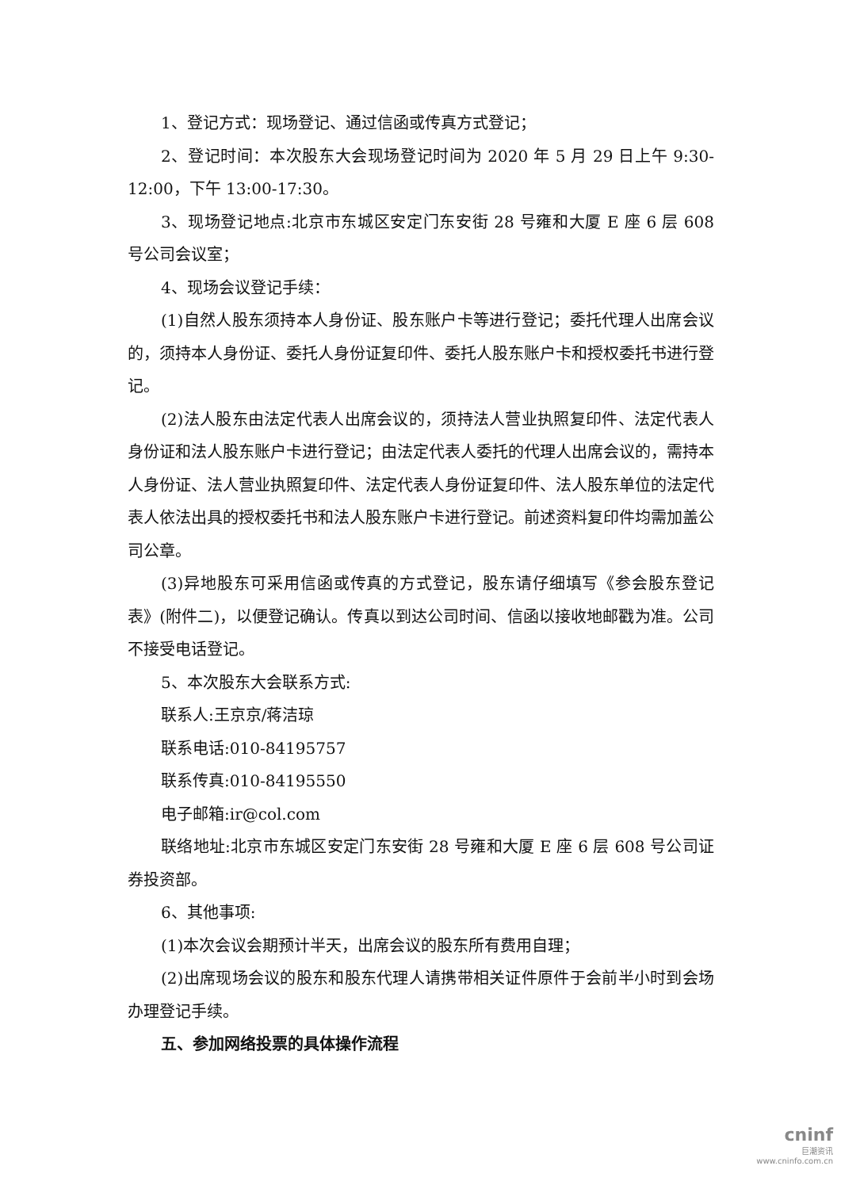1、登记方式：现场登记、通过信函或传真方式登记；
2、登记时间：本次股东大会现场登记时间为 2020 年 5 月 29 日上午 9:30-12:00，下午 13:00-17:30。
3、现场登记地点:北京市东城区安定门东安街 28 号雍和大厦 E 座 6 层 608 号公司会议室；
4、现场会议登记手续：
(1)自然人股东须持本人身份证、股东账户卡等进行登记；委托代理人出席会议的，须持本人身份证、委托人身份证复印件、委托人股东账户卡和授权委托书进行登记。
(2)法人股东由法定代表人出席会议的，须持法人营业执照复印件、法定代表人身份证和法人股东账户卡进行登记；由法定代表人委托的代理人出席会议的，需持本人身份证、法人营业执照复印件、法定代表人身份证复印件、法人股东单位的法定代表人依法出具的授权委托书和法人股东账户卡进行登记。前述资料复印件均需加盖公司公章。
(3)异地股东可采用信函或传真的方式登记，股东请仔细填写《参会股东登记表》(附件二)，以便登记确认。传真以到达公司时间、信函以接收地邮戳为准。公司不接受电话登记。
5、本次股东大会联系方式:
联系人:王京京/蒋洁琼
联系电话:010-84195757
联系传真:010-84195550
电子邮箱:ir@col.com
联络地址:北京市东城区安定门东安街 28 号雍和大厦 E 座 6 层 608 号公司证券投资部。
6、其他事项:
(1)本次会议会期预计半天，出席会议的股东所有费用自理；
(2)出席现场会议的股东和股东代理人请携带相关证件原件于会前半小时到会场办理登记手续。
五、参加网络投票的具体操作流程
cninf
巨潮资讯
www.cninfo.com.cn